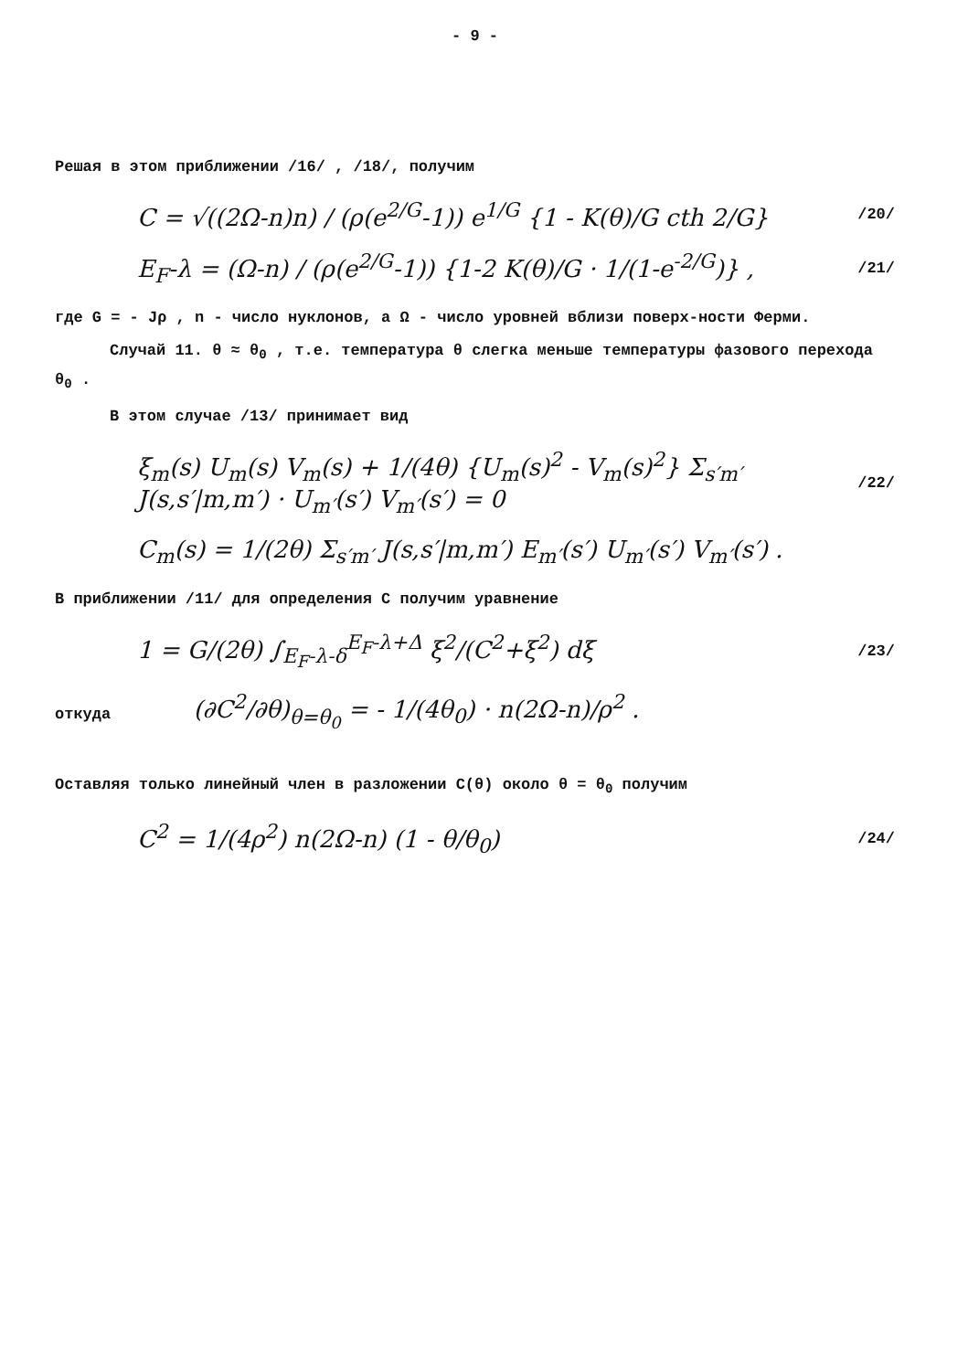- 9 -
Решая в этом приближении /16/ , /18/, получим
C = √((2Ω-n)n) / (ρ(e<sup>2/G</sup>-1)) e<sup>1/G</sup> {1 - K(θ)/G cth 2/G} /20/
E<sub>F</sub>-λ = (Ω-n) / (ρ(e<sup>2/G</sup>-1)) {1-2 K(θ)/G · 1/(1-e<sup>-2/G</sup>)} , /21/
где G = - Jρ , n - число нуклонов, а Ω - число уровней вблизи поверх-ности Ферми.
Случай 11. θ ≈ θ<sub>0</sub> , т.е. температура θ слегка меньше температуры фазового перехода θ<sub>0</sub> .
В этом случае /13/ принимает вид
ξ<sub>m</sub>(s) U<sub>m</sub>(s) V<sub>m</sub>(s) + 1/(4θ) {U<sub>m</sub>(s)<sup>2</sup> - V<sub>m</sub>(s)<sup>2</sup>} Σ<sub>s′m′</sub> J(s,s′|m,m′) · U<sub>m′</sub>(s′) V<sub>m′</sub>(s′) = 0 /22/
C<sub>m</sub>(s) = 1/(2θ) Σ<sub>s′m′</sub> J(s,s′|m,m′) E<sub>m′</sub>(s′) U<sub>m′</sub>(s′) V<sub>m′</sub>(s′) .
В приближении /11/ для определения C получим уравнение
1 = G/(2θ) ∫<sub>E<sub>F</sub>-λ-δ</sub><sup>E<sub>F</sub>-λ+Δ</sup> ξ<sup>2</sup>/(C<sup>2</sup>+ξ<sup>2</sup>) dξ /23/
откуда (∂C<sup>2</sup>/∂θ)<sub>θ=θ<sub>0</sub></sub> = - 1/(4θ<sub>0</sub>) · n(2Ω-n)/ρ<sup>2</sup> .
Оставляя только линейный член в разложении C(θ) около θ = θ<sub>0</sub> получим
C<sup>2</sup> = 1/(4ρ<sup>2</sup>) n(2Ω-n) (1 - θ/θ<sub>0</sub>) /24/